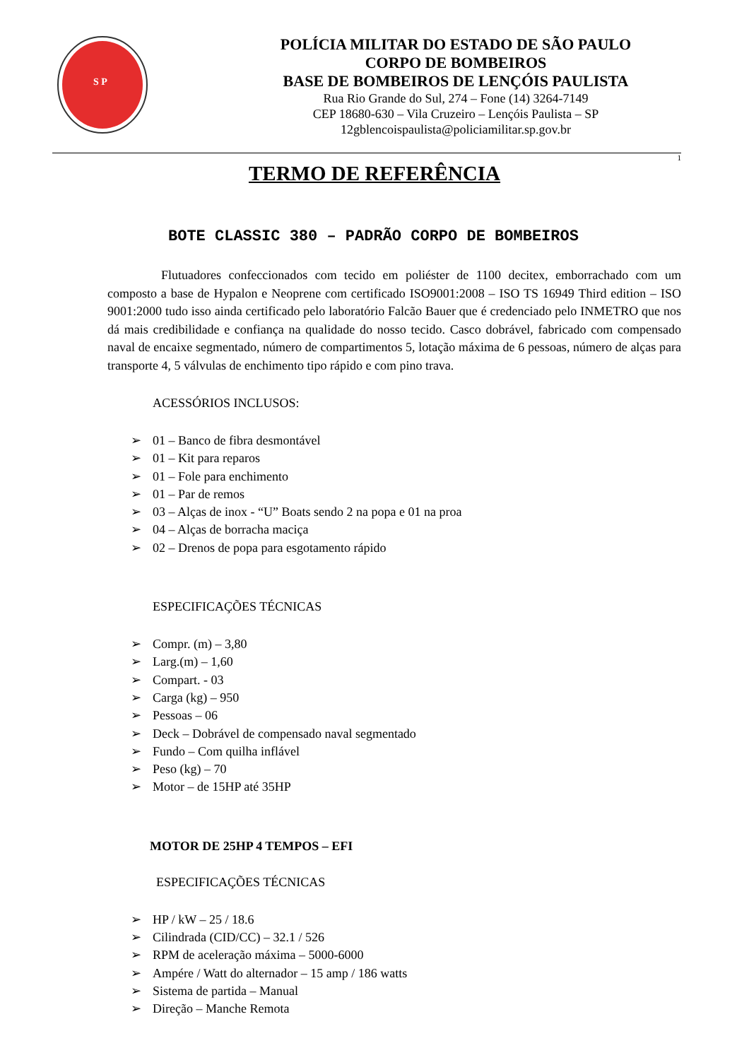S P
POLÍCIA MILITAR DO ESTADO DE SÃO PAULO
CORPO DE BOMBEIROS
BASE DE BOMBEIROS DE LENÇÓIS PAULISTA
Rua Rio Grande do Sul, 274 – Fone (14) 3264-7149
CEP 18680-630 – Vila Cruzeiro – Lençóis Paulista – SP
12gblencoispaulista@policiamilitar.sp.gov.br
1
TERMO DE REFERÊNCIA
BOTE CLASSIC 380 – PADRÃO CORPO DE BOMBEIROS
Flutuadores confeccionados com tecido em poliéster de 1100 decitex, emborrachado com um composto a base de Hypalon e Neoprene com certificado ISO9001:2008 – ISO TS 16949 Third edition – ISO 9001:2000 tudo isso ainda certificado pelo laboratório Falcão Bauer que é credenciado pelo INMETRO que nos dá mais credibilidade e confiança na qualidade do nosso tecido. Casco dobrável, fabricado com compensado naval de encaixe segmentado, número de compartimentos 5, lotação máxima de 6 pessoas, número de alças para transporte 4, 5 válvulas de enchimento tipo rápido e com pino trava.
ACESSÓRIOS INCLUSOS:
➢ 01 – Banco de fibra desmontável
➢ 01 – Kit para reparos
➢ 01 – Fole para enchimento
➢ 01 – Par de remos
➢ 03 – Alças de inox - “U” Boats sendo 2 na popa e 01 na proa
➢ 04 – Alças de borracha maciça
➢ 02 – Drenos de popa para esgotamento rápido
ESPECIFICAÇÕES TÉCNICAS
➢ Compr. (m) – 3,80
➢ Larg.(m) – 1,60
➢ Compart. - 03
➢ Carga (kg) – 950
➢ Pessoas – 06
➢ Deck – Dobrável de compensado naval segmentado
➢ Fundo – Com quilha inflável
➢ Peso (kg) – 70
➢ Motor – de 15HP até 35HP
MOTOR DE 25HP 4 TEMPOS – EFI
ESPECIFICAÇÕES TÉCNICAS
➢ HP / kW – 25 / 18.6
➢ Cilindrada (CID/CC) – 32.1 / 526
➢ RPM de aceleração máxima – 5000-6000
➢ Ampére / Watt do alternador – 15 amp / 186 watts
➢ Sistema de partida – Manual
➢ Direção – Manche Remota